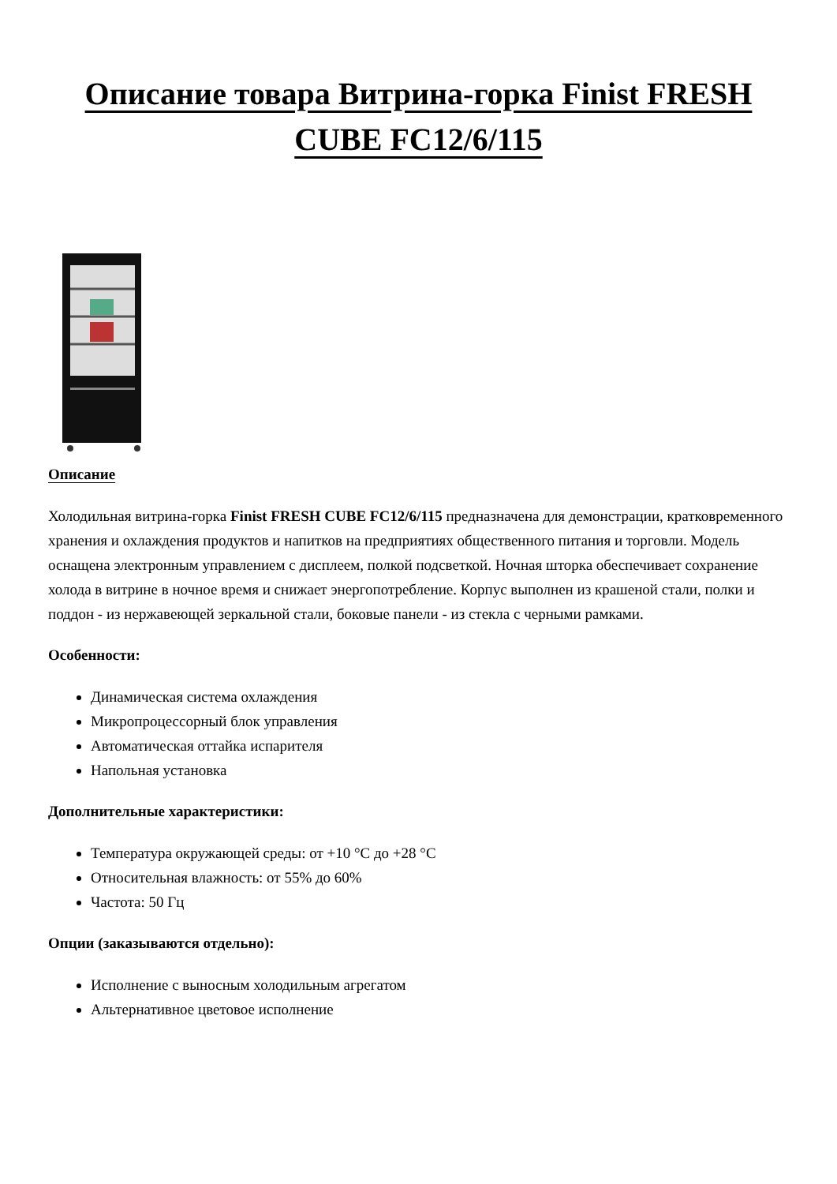Описание товара Витрина-горка Finist FRESH CUBE FC12/6/115
Описание
Холодильная витрина-горка Finist FRESH CUBE FC12/6/115 предназначена для демонстрации, кратковременного хранения и охлаждения продуктов и напитков на предприятиях общественного питания и торговли. Модель оснащена электронным управлением с дисплеем, полкой подсветкой. Ночная шторка обеспечивает сохранение холода в витрине в ночное время и снижает энергопотребление. Корпус выполнен из крашеной стали, полки и поддон - из нержавеющей зеркальной стали, боковые панели - из стекла с черными рамками.
Особенности:
Динамическая система охлаждения
Микропроцессорный блок управления
Автоматическая оттайка испарителя
Напольная установка
Дополнительные характеристики:
Температура окружающей среды: от +10 °C до +28 °C
Относительная влажность: от 55% до 60%
Частота: 50 Гц
Опции (заказываются отдельно):
Исполнение с выносным холодильным агрегатом
Альтернативное цветовое исполнение